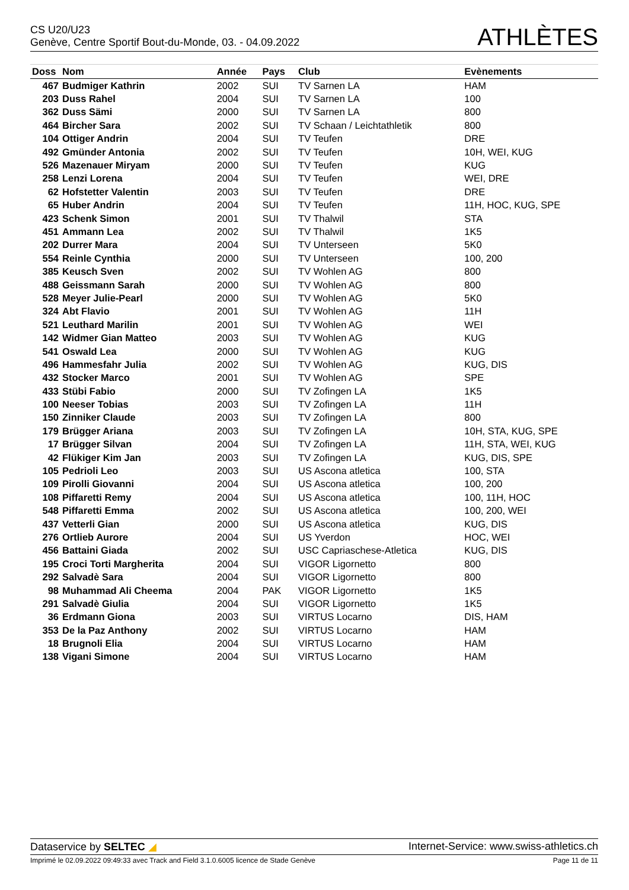CS U20/U23
Genève, Centre Sportif Bout-du-Monde, 03. - 04.09.2022
ATHLÈTES
| Doss | Nom | Année | Pays | Club | Evènements |
| --- | --- | --- | --- | --- | --- |
| 467 | Budmiger Kathrin | 2002 | SUI | TV Sarnen LA | HAM |
| 203 | Duss Rahel | 2004 | SUI | TV Sarnen LA | 100 |
| 362 | Duss Sämi | 2000 | SUI | TV Sarnen LA | 800 |
| 464 | Bircher Sara | 2002 | SUI | TV Schaan / Leichtathletik | 800 |
| 104 | Ottiger Andrin | 2004 | SUI | TV Teufen | DRE |
| 492 | Gmünder Antonia | 2002 | SUI | TV Teufen | 10H, WEI, KUG |
| 526 | Mazenauer Miryam | 2000 | SUI | TV Teufen | KUG |
| 258 | Lenzi Lorena | 2004 | SUI | TV Teufen | WEI, DRE |
| 62 | Hofstetter Valentin | 2003 | SUI | TV Teufen | DRE |
| 65 | Huber Andrin | 2004 | SUI | TV Teufen | 11H, HOC, KUG, SPE |
| 423 | Schenk Simon | 2001 | SUI | TV Thalwil | STA |
| 451 | Ammann Lea | 2002 | SUI | TV Thalwil | 1K5 |
| 202 | Durrer Mara | 2004 | SUI | TV Unterseen | 5K0 |
| 554 | Reinle Cynthia | 2000 | SUI | TV Unterseen | 100, 200 |
| 385 | Keusch Sven | 2002 | SUI | TV Wohlen AG | 800 |
| 488 | Geissmann Sarah | 2000 | SUI | TV Wohlen AG | 800 |
| 528 | Meyer Julie-Pearl | 2000 | SUI | TV Wohlen AG | 5K0 |
| 324 | Abt Flavio | 2001 | SUI | TV Wohlen AG | 11H |
| 521 | Leuthard Marilin | 2001 | SUI | TV Wohlen AG | WEI |
| 142 | Widmer Gian Matteo | 2003 | SUI | TV Wohlen AG | KUG |
| 541 | Oswald Lea | 2000 | SUI | TV Wohlen AG | KUG |
| 496 | Hammesfahr Julia | 2002 | SUI | TV Wohlen AG | KUG, DIS |
| 432 | Stocker Marco | 2001 | SUI | TV Wohlen AG | SPE |
| 433 | Stübi Fabio | 2000 | SUI | TV Zofingen LA | 1K5 |
| 100 | Neeser Tobias | 2003 | SUI | TV Zofingen LA | 11H |
| 150 | Zinniker Claude | 2003 | SUI | TV Zofingen LA | 800 |
| 179 | Brügger Ariana | 2003 | SUI | TV Zofingen LA | 10H, STA, KUG, SPE |
| 17 | Brügger Silvan | 2004 | SUI | TV Zofingen LA | 11H, STA, WEI, KUG |
| 42 | Flükiger Kim Jan | 2003 | SUI | TV Zofingen LA | KUG, DIS, SPE |
| 105 | Pedrioli Leo | 2003 | SUI | US Ascona atletica | 100, STA |
| 109 | Pirolli Giovanni | 2004 | SUI | US Ascona atletica | 100, 200 |
| 108 | Piffaretti Remy | 2004 | SUI | US Ascona atletica | 100, 11H, HOC |
| 548 | Piffaretti Emma | 2002 | SUI | US Ascona atletica | 100, 200, WEI |
| 437 | Vetterli Gian | 2000 | SUI | US Ascona atletica | KUG, DIS |
| 276 | Ortlieb Aurore | 2004 | SUI | US Yverdon | HOC, WEI |
| 456 | Battaini Giada | 2002 | SUI | USC Capriaschese-Atletica | KUG, DIS |
| 195 | Croci Torti Margherita | 2004 | SUI | VIGOR Ligornetto | 800 |
| 292 | Salvadè Sara | 2004 | SUI | VIGOR Ligornetto | 800 |
| 98 | Muhammad Ali Cheema | 2004 | PAK | VIGOR Ligornetto | 1K5 |
| 291 | Salvadè Giulia | 2004 | SUI | VIGOR Ligornetto | 1K5 |
| 36 | Erdmann Giona | 2003 | SUI | VIRTUS Locarno | DIS, HAM |
| 353 | De la Paz Anthony | 2002 | SUI | VIRTUS Locarno | HAM |
| 18 | Brugnoli Elia | 2004 | SUI | VIRTUS Locarno | HAM |
| 138 | Vigani Simone | 2004 | SUI | VIRTUS Locarno | HAM |
Dataservice by SELTEC ◢ Internet-Service: www.swiss-athletics.ch
Imprimé le 02.09.2022 09:49:33 avec Track and Field 3.1.0.6005 licence de Stade Genève Page 11 de 11